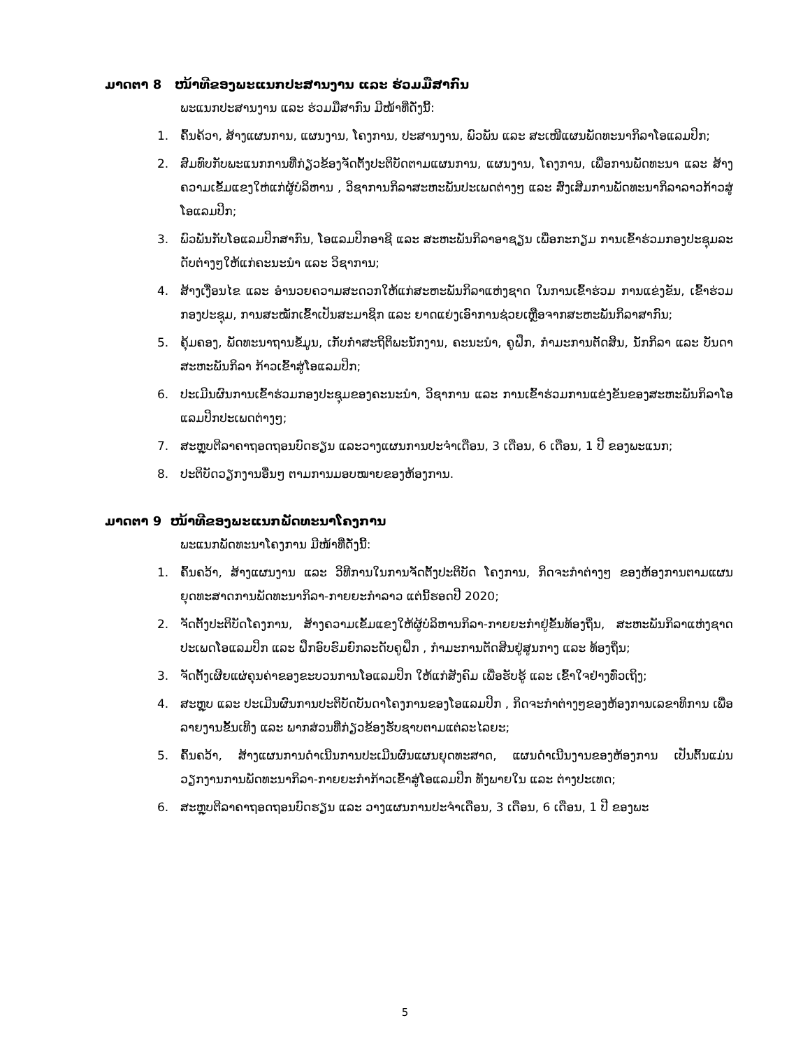ມາດຕາ 8 ໜ້າທີຂອງພະແນກປະສານງານ ແລະ ຮ່ວມມືສາກົນ
ພະແນກປະສານງານ ແລະ ຮ່ວມມືສາກົນ ມີໜ້າທີ່ດັ່ງນີ້:
1. ຄົ້ນຄ້ວາ, ສ້າງແຜນການ, ແຜນງານ, ໂຄງການ, ປະສານງານ, ພົວພັນ ແລະ ສະເໜີແຜນພັດທະນາກິລາໂອແລມປິກ;
2. ສົມທົບກັບພະແນກການທີ່ກ່ຽວຂ້ອງຈັດຕັ້ງປະຕິບັດຕາມແຜນການ, ແຜນງານ, ໂຄງການ, ເພື່ອການພັດທະນາ ແລະ ສ້າງຄວາມເຂັ້ມແຂງໃຫ່ແກ່ຜູ້ບໍລິຫານ , ວິຊາການກິລາສະຫະພັນປະເພດຕ່າງໆ ແລະ ສົ່ງເສີມການພັດທະນາກິລາລາວກ້າວສູ່ໂອແລມປິກ;
3. ພົວພັນກັບໂອແລມປິກສາກົນ, ໂອແລມປິກອາຊີ ແລະ ສະຫະພັນກິລາອາຊຽນ ເພື່ອກະກຽມ ການເຂົ້າຮ່ວມກອງປະຊຸມລະດັບຕ່າງໆໃຫ້ແກ່ຄະນະນຳ ແລະ ວິຊາການ;
4. ສ້າງເງື່ອນໄຂ ແລະ ອຳນວຍຄວາມສະດວກໃຫ້ແກ່ສະຫະພັນກິລາແຫ່ງຊາດ ໃນການເຂົ້າຮ່ວມ ການແຂ່ງຂັນ, ເຂົ້າຮ່ວມກອງປະຊຸມ, ການສະໝັກເຂົ້າເປັນສະມາຊິກ ແລະ ຍາດແຍ່ງເອົາການຊ່ວຍເຫຼືອຈາກສະຫະພັນກິລາສາກົນ;
5. ຄຸ້ມຄອງ, ພັດທະນາຖານຂໍ້ມູນ, ເກັບກຳສະຖິຕິພະນັກງານ, ຄະນະນຳ, ຄູຝຶກ, ກຳມະການຕັດສິນ, ນັກກິລາ ແລະ ບັນດາສະຫະພັນກິລາ ກ້າວເຂົ້າສູ່ໂອແລມປິກ;
6. ປະເມີນຜົນການເຂົ້າຮ່ວມກອງປະຊຸມຂອງຄະນະນຳ, ວິຊາການ ແລະ ການເຂົ້າຮ່ວມການແຂ່ງຂັນຂອງສະຫະພັນກິລາໂອແລມປິກປະເພດຕ່າງໆ;
7. ສະຫຼຸບຕີລາຄາຖອດຖອນບົດຮຽນ ແລະວາງແຜນການປະຈຳເດືອນ, 3 ເດືອນ, 6 ເດືອນ, 1 ປີ ຂອງພະແນກ;
8. ປະຕິບັດວຽກງານອື່ນໆ ຕາມການມອບໝາຍຂອງຫ້ອງການ.
ມາດຕາ 9 ໜ້າທີຂອງພະແນກພັດທະນາໂຄງການ
ພະແນກພັດທະນາໂຄງການ ມີໜ້າທີ່ດັ່ງນີ້:
1. ຄົ້ນຄວ້າ, ສ້າງແຜນງານ ແລະ ວິທີການໃນການຈັດຕັ້ງປະຕິບັດ ໂຄງການ, ກິດຈະກຳຕ່າງໆ ຂອງຫ້ອງການຕາມແຜນຍຸດທະສາດການພັດທະນາກິລາ-ກາຍຍະກຳລາວ ແຕ່ນີ້ຮອດປີ 2020;
2. ຈັດຕັ້ງປະຕິບັດໂຄງການ, ສ້າງຄວາມເຂັ້ມແຂງໃຫ້ຜູ້ບໍລິຫານກິລາ-ກາຍຍະກຳຢູ່ຂັ້ນທ້ອງຖິ່ນ, ສະຫະພັນກິລາແຫ່ງຊາດປະເພດໂອແລມປິກ ແລະ ຝຶກອົບຮົມຍົກລະດັບຄູຝຶກ , ກຳມະການຕັດສິນຢູ່ສູນກາງ ແລະ ທ້ອງຖິ່ນ;
3. ຈັດຕັ້ງເຜີຍແຜ່ຄຸນຄ່າຂອງຂະບວນການໂອແລມປິກ ໃຫ້ແກ່ສັງຄົມ ເພື່ອຮັບຮູ້ ແລະ ເຂົ້າໃຈຢ່າງທົ່ວເຖິງ;
4. ສະຫຼຸບ ແລະ ປະເມີນຜົນການປະຕິບັດບັນດາໂຄງການຂອງໂອແລມປິກ , ກິດຈະກຳຕ່າງໆຂອງຫ້ອງການເລຂາທິການ ເພື່ອລາຍງານຂັ້ນເທິງ ແລະ ພາກສ່ວນທີ່ກ່ຽວຂ້ອງຮັບຊາບຕາມແຕ່ລະໄລຍະ;
5. ຄົ້ນຄວ້າ, ສ້າງແຜນການດຳເນີນການປະເມີນຜົນແຜນຍຸດທະສາດ, ແຜນດຳເນີນງານຂອງຫ້ອງການ ເປັນຕົ້ນແມ່ນວຽກງານການພັດທະນາກິລາ-ກາຍຍະກຳກ້າວເຂົ້າສູ່ໂອແລມປິກ ທັງພາຍໃນ ແລະ ຕ່າງປະເທດ;
6. ສະຫຼຸບຕີລາຄາຖອດຖອນບົດຮຽນ ແລະ ວາງແຜນການປະຈຳເດືອນ, 3 ເດືອນ, 6 ເດືອນ, 1 ປີ ຂອງພະ
5